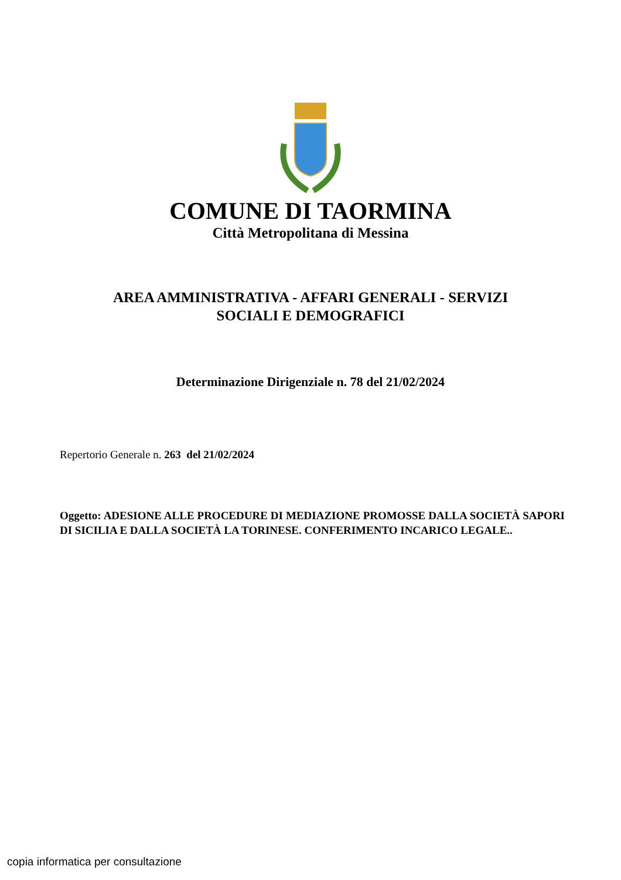COMUNE DI TAORMINA
Città Metropolitana di Messina
AREA AMMINISTRATIVA - AFFARI GENERALI - SERVIZI
SOCIALI E DEMOGRAFICI
Determinazione Dirigenziale n. 78 del 21/02/2024
Repertorio Generale n. 263 del 21/02/2024
Oggetto: ADESIONE ALLE PROCEDURE DI MEDIAZIONE PROMOSSE DALLA SOCIETÀ SAPORI DI SICILIA E DALLA SOCIETÀ LA TORINESE. CONFERIMENTO INCARICO LEGALE..
copia informatica per consultazione